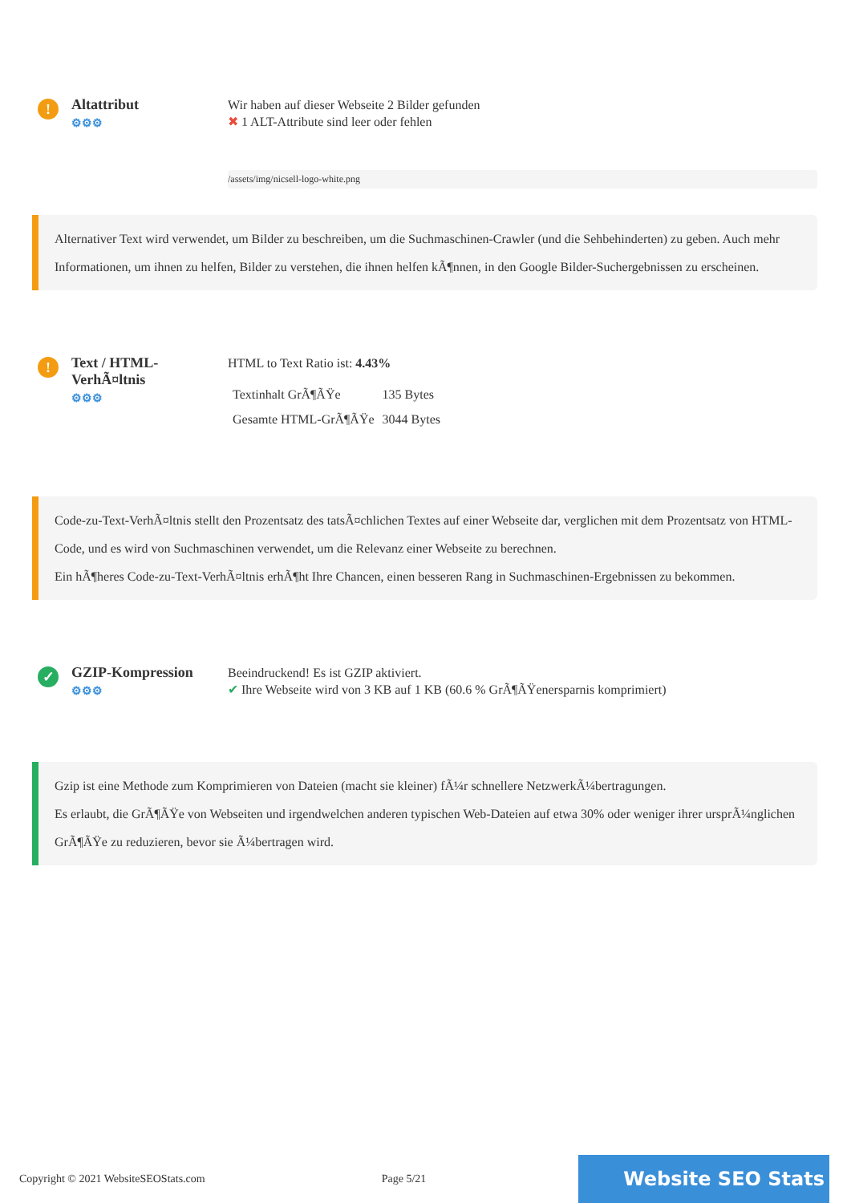!
Altattribut
⚙⚙⚙
Wir haben auf dieser Webseite 2 Bilder gefunden
✖ 1 ALT-Attribute sind leer oder fehlen
/assets/img/nicsell-logo-white.png
Alternativer Text wird verwendet, um Bilder zu beschreiben, um die Suchmaschinen-Crawler (und die Sehbehinderten) zu geben. Auch mehr Informationen, um ihnen zu helfen, Bilder zu verstehen, die ihnen helfen kÃ¶nnen, in den Google Bilder-Suchergebnissen zu erscheinen.
!
Text / HTML-VerhÃ¤ltnis
⚙⚙⚙
HTML to Text Ratio ist: 4.43%
| Textinhalt GrÃ¶ÃŸe | 135 Bytes |
| Gesamte HTML-GrÃ¶ÃŸe | 3044 Bytes |
Code-zu-Text-VerhÃ¤ltnis stellt den Prozentsatz des tatsÃ¤chlichen Textes auf einer Webseite dar, verglichen mit dem Prozentsatz von HTML-Code, und es wird von Suchmaschinen verwendet, um die Relevanz einer Webseite zu berechnen.
Ein hÃ¶heres Code-zu-Text-VerhÃ¤ltnis erhÃ¶ht Ihre Chancen, einen besseren Rang in Suchmaschinen-Ergebnissen zu bekommen.
✓
GZIP-Kompression
⚙⚙⚙
Beeindruckend! Es ist GZIP aktiviert.
✔ Ihre Webseite wird von 3 KB auf 1 KB (60.6 % GrÃ¶ÃŸenersparnis komprimiert)
Gzip ist eine Methode zum Komprimieren von Dateien (macht sie kleiner) fÃ¼r schnellere NetzwerkÃ¼bertragungen.
Es erlaubt, die GrÃ¶ÃŸe von Webseiten und irgendwelchen anderen typischen Web-Dateien auf etwa 30% oder weniger ihrer ursprÃ¼nglichen GrÃ¶ÃŸe zu reduzieren, bevor sie Ã¼bertragen wird.
Copyright © 2021 WebsiteSEOStats.com Page 5/21 Website SEO Stats